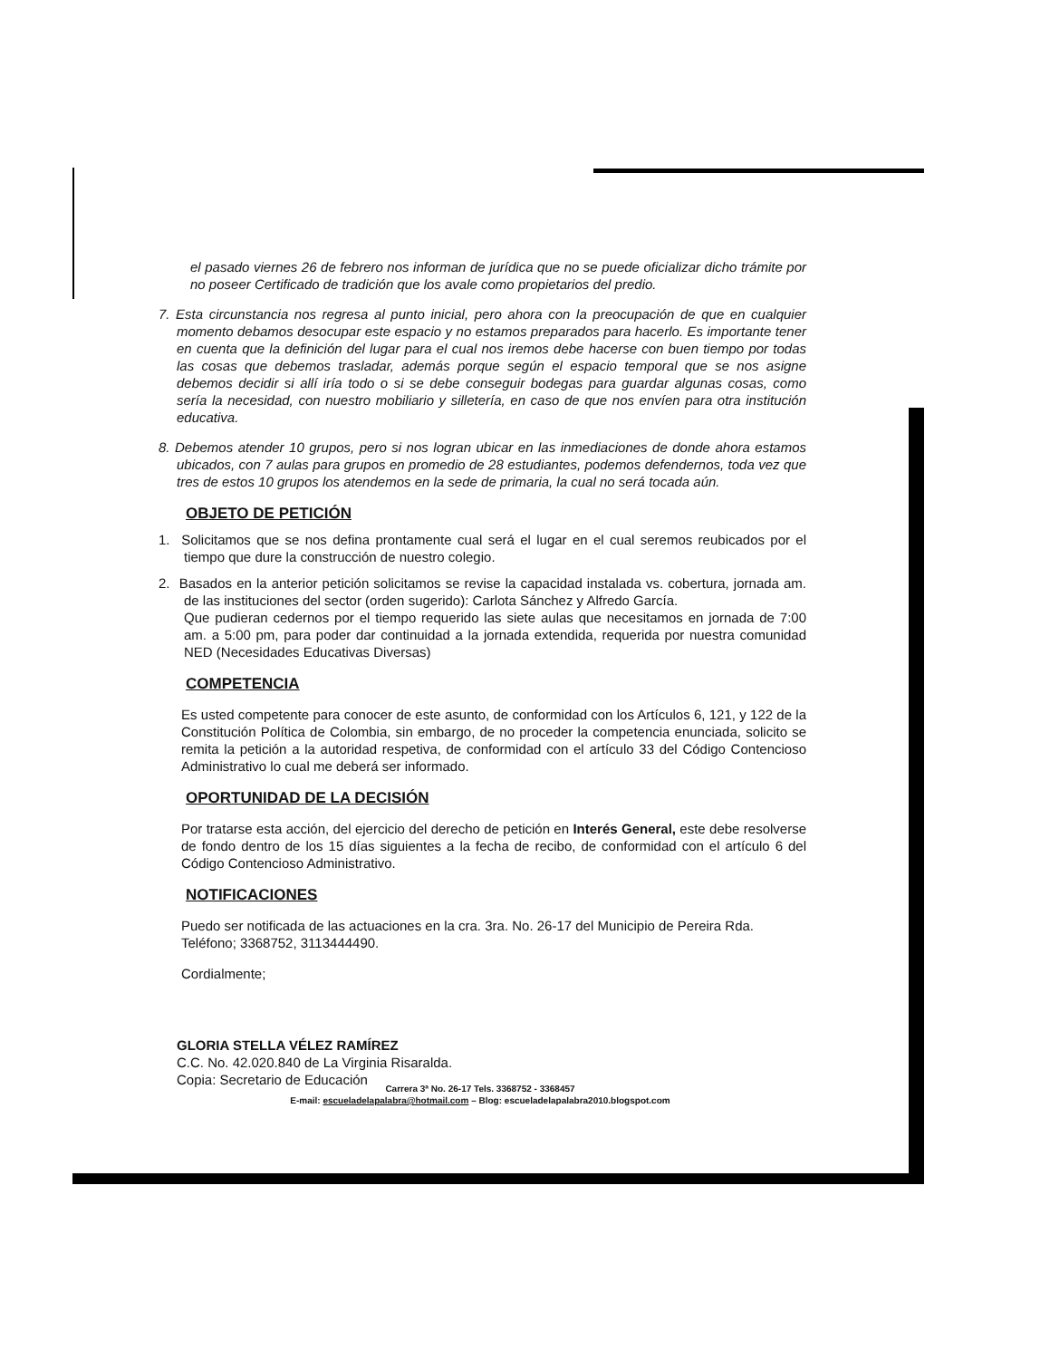el pasado viernes 26 de febrero nos informan de jurídica que no se puede oficializar dicho trámite por no poseer Certificado de tradición que los avale como propietarios del predio.
7. Esta circunstancia nos regresa al punto inicial, pero ahora con la preocupación de que en cualquier momento debamos desocupar este espacio y no estamos preparados para hacerlo. Es importante tener en cuenta que la definición del lugar para el cual nos iremos debe hacerse con buen tiempo por todas las cosas que debemos trasladar, además porque según el espacio temporal que se nos asigne debemos decidir si allí iría todo o si se debe conseguir bodegas para guardar algunas cosas, como sería la necesidad, con nuestro mobiliario y silletería, en caso de que nos envíen para otra institución educativa.
8. Debemos atender 10 grupos, pero si nos logran ubicar en las inmediaciones de donde ahora estamos ubicados, con 7 aulas para grupos en promedio de 28 estudiantes, podemos defendernos, toda vez que tres de estos 10 grupos los atendemos en la sede de primaria, la cual no será tocada aún.
OBJETO DE PETICIÓN
1. Solicitamos que se nos defina prontamente cual será el lugar en el cual seremos reubicados por el tiempo que dure la construcción de nuestro colegio.
2. Basados en la anterior petición solicitamos se revise la capacidad instalada vs. cobertura, jornada am. de las instituciones del sector (orden sugerido): Carlota Sánchez y Alfredo García.
Que pudieran cedernos por el tiempo requerido las siete aulas que necesitamos en jornada de 7:00 am. a 5:00 pm, para poder dar continuidad a la jornada extendida, requerida por nuestra comunidad NED (Necesidades Educativas Diversas)
COMPETENCIA
Es usted competente para conocer de este asunto, de conformidad con los Artículos 6, 121, y 122 de la Constitución Política de Colombia, sin embargo, de no proceder la competencia enunciada, solicito se remita la petición a la autoridad respetiva, de conformidad con el artículo 33 del Código Contencioso Administrativo lo cual me deberá ser informado.
OPORTUNIDAD DE LA DECISIÓN
Por tratarse esta acción, del ejercicio del derecho de petición en Interés General, este debe resolverse de fondo dentro de los 15 días siguientes a la fecha de recibo, de conformidad con el artículo 6 del Código Contencioso Administrativo.
NOTIFICACIONES
Puedo ser notificada de las actuaciones en la cra. 3ra. No. 26-17 del Municipio de Pereira Rda.
Teléfono; 3368752, 3113444490.
Cordialmente;
GLORIA STELLA VÉLEZ RAMÍREZ
C.C. No. 42.020.840 de La Virginia Risaralda.
Copia: Secretario de Educación
Carrera 3ª No. 26-17 Tels. 3368752 - 3368457
E-mail: escueladelapalabra@hotmail.com – Blog: escueladelapalabra2010.blogspot.com